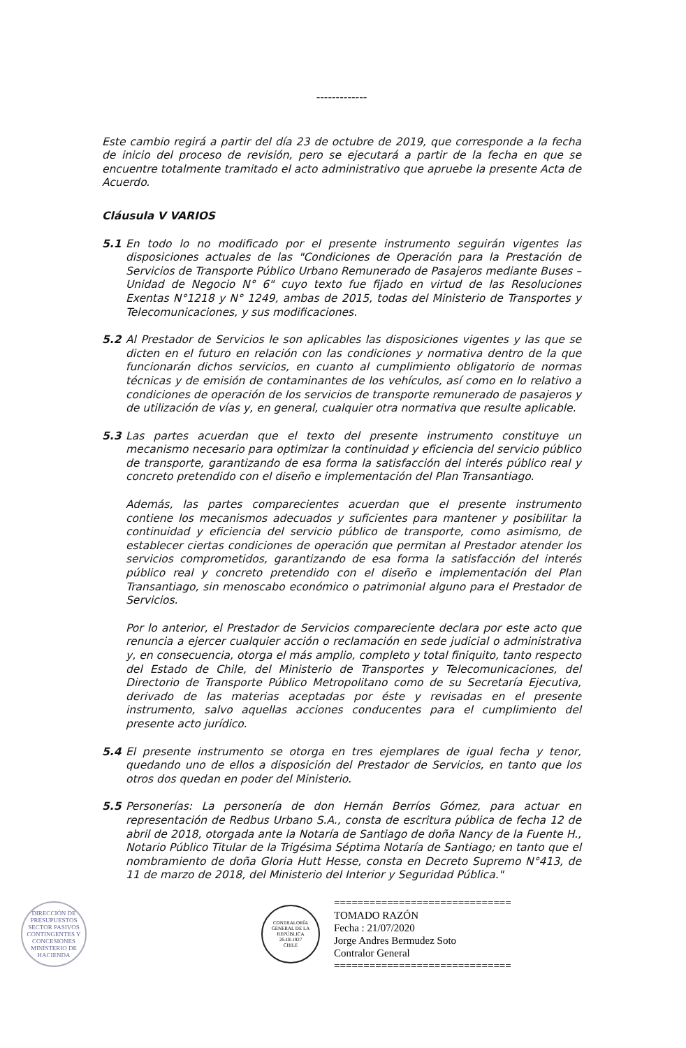-------------
Este cambio regirá a partir del día 23 de octubre de 2019, que corresponde a la fecha de inicio del proceso de revisión, pero se ejecutará a partir de la fecha en que se encuentre totalmente tramitado el acto administrativo que apruebe la presente Acta de Acuerdo.
Cláusula V VARIOS
5.1 En todo lo no modificado por el presente instrumento seguirán vigentes las disposiciones actuales de las "Condiciones de Operación para la Prestación de Servicios de Transporte Público Urbano Remunerado de Pasajeros mediante Buses – Unidad de Negocio N° 6" cuyo texto fue fijado en virtud de las Resoluciones Exentas N°1218 y N° 1249, ambas de 2015, todas del Ministerio de Transportes y Telecomunicaciones, y sus modificaciones.
5.2 Al Prestador de Servicios le son aplicables las disposiciones vigentes y las que se dicten en el futuro en relación con las condiciones y normativa dentro de la que funcionarán dichos servicios, en cuanto al cumplimiento obligatorio de normas técnicas y de emisión de contaminantes de los vehículos, así como en lo relativo a condiciones de operación de los servicios de transporte remunerado de pasajeros y de utilización de vías y, en general, cualquier otra normativa que resulte aplicable.
5.3 Las partes acuerdan que el texto del presente instrumento constituye un mecanismo necesario para optimizar la continuidad y eficiencia del servicio público de transporte, garantizando de esa forma la satisfacción del interés público real y concreto pretendido con el diseño e implementación del Plan Transantiago.
Además, las partes comparecientes acuerdan que el presente instrumento contiene los mecanismos adecuados y suficientes para mantener y posibilitar la continuidad y eficiencia del servicio público de transporte, como asimismo, de establecer ciertas condiciones de operación que permitan al Prestador atender los servicios comprometidos, garantizando de esa forma la satisfacción del interés público real y concreto pretendido con el diseño e implementación del Plan Transantiago, sin menoscabo económico o patrimonial alguno para el Prestador de Servicios.
Por lo anterior, el Prestador de Servicios compareciente declara por este acto que renuncia a ejercer cualquier acción o reclamación en sede judicial o administrativa y, en consecuencia, otorga el más amplio, completo y total finiquito, tanto respecto del Estado de Chile, del Ministerio de Transportes y Telecomunicaciones, del Directorio de Transporte Público Metropolitano como de su Secretaría Ejecutiva, derivado de las materias aceptadas por éste y revisadas en el presente instrumento, salvo aquellas acciones conducentes para el cumplimiento del presente acto jurídico.
5.4 El presente instrumento se otorga en tres ejemplares de igual fecha y tenor, quedando uno de ellos a disposición del Prestador de Servicios, en tanto que los otros dos quedan en poder del Ministerio.
5.5 Personerías: La personería de don Hernán Berríos Gómez, para actuar en representación de Redbus Urbano S.A., consta de escritura pública de fecha 12 de abril de 2018, otorgada ante la Notaría de Santiago de doña Nancy de la Fuente H., Notario Público Titular de la Trigésima Séptima Notaría de Santiago; en tanto que el nombramiento de doña Gloria Hutt Hesse, consta en Decreto Supremo N°413, de 11 de marzo de 2018, del Ministerio del Interior y Seguridad Pública."
DIRECCIÓN DE PRESUPUESTOS
SECTOR PASIVOS CONTINGENTES Y CONCESIONES
MINISTERIO DE HACIENDA
CONTRALORÍA GENERAL DE LA REPÚBLICA
26-III-1927
CHILE
==============================
TOMADO RAZÓN
Fecha : 21/07/2020
Jorge Andres Bermudez Soto
Contralor General
==============================